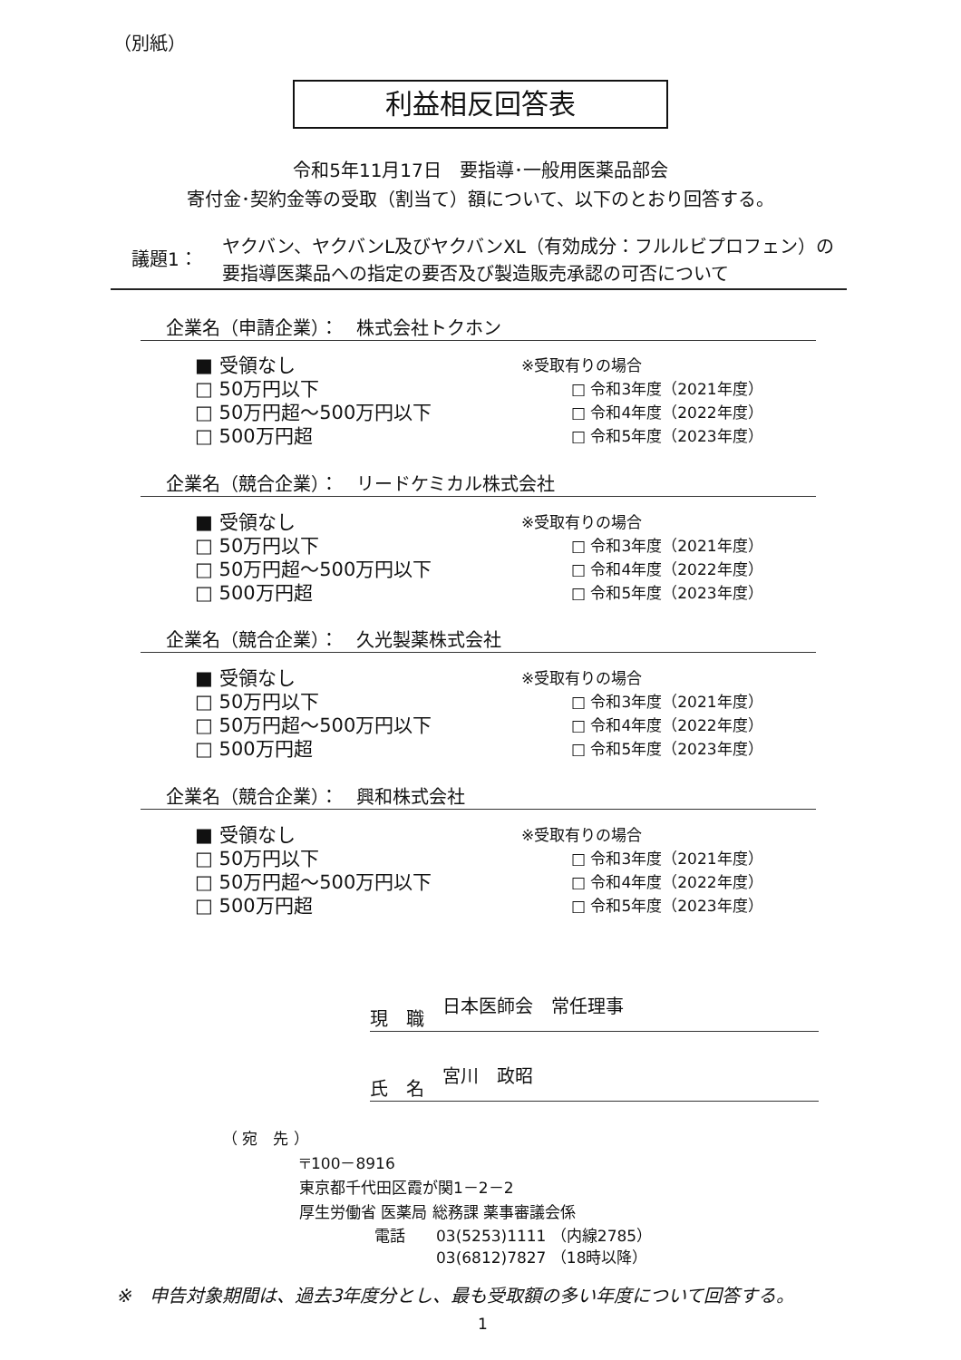（別紙）
利益相反回答表
令和5年11月17日　要指導･一般用医薬品部会
寄付金･契約金等の受取（割当て）額について、以下のとおり回答する。
議題1：
ヤクバン、ヤクバンL及びヤクバンXL（有効成分：フルルビプロフェン）の
要指導医薬品への指定の要否及び製造販売承認の可否について
企業名（申請企業）：　株式会社トクホン
■ 受領なし
□ 50万円以下
□ 50万円超～500万円以下
□ 500万円超
※受取有りの場合
□ 令和3年度（2021年度）
□ 令和4年度（2022年度）
□ 令和5年度（2023年度）
企業名（競合企業）：　リードケミカル株式会社
■ 受領なし
□ 50万円以下
□ 50万円超～500万円以下
□ 500万円超
※受取有りの場合
□ 令和3年度（2021年度）
□ 令和4年度（2022年度）
□ 令和5年度（2023年度）
企業名（競合企業）：　久光製薬株式会社
■ 受領なし
□ 50万円以下
□ 50万円超～500万円以下
□ 500万円超
※受取有りの場合
□ 令和3年度（2021年度）
□ 令和4年度（2022年度）
□ 令和5年度（2023年度）
企業名（競合企業）：　興和株式会社
■ 受領なし
□ 50万円以下
□ 50万円超～500万円以下
□ 500万円超
※受取有りの場合
□ 令和3年度（2021年度）
□ 令和4年度（2022年度）
□ 令和5年度（2023年度）
現　職　日本医師会　常任理事
氏　名　宮川　政昭
（ 宛　先 ）
〒100－8916
東京都千代田区霞が関1－2－2
厚生労働省 医薬局 総務課 薬事審議会係
電話　　03(5253)1111 （内線2785）
　　　　03(6812)7827 （18時以降）
※　申告対象期間は、過去3年度分とし、最も受取額の多い年度について回答する。
1